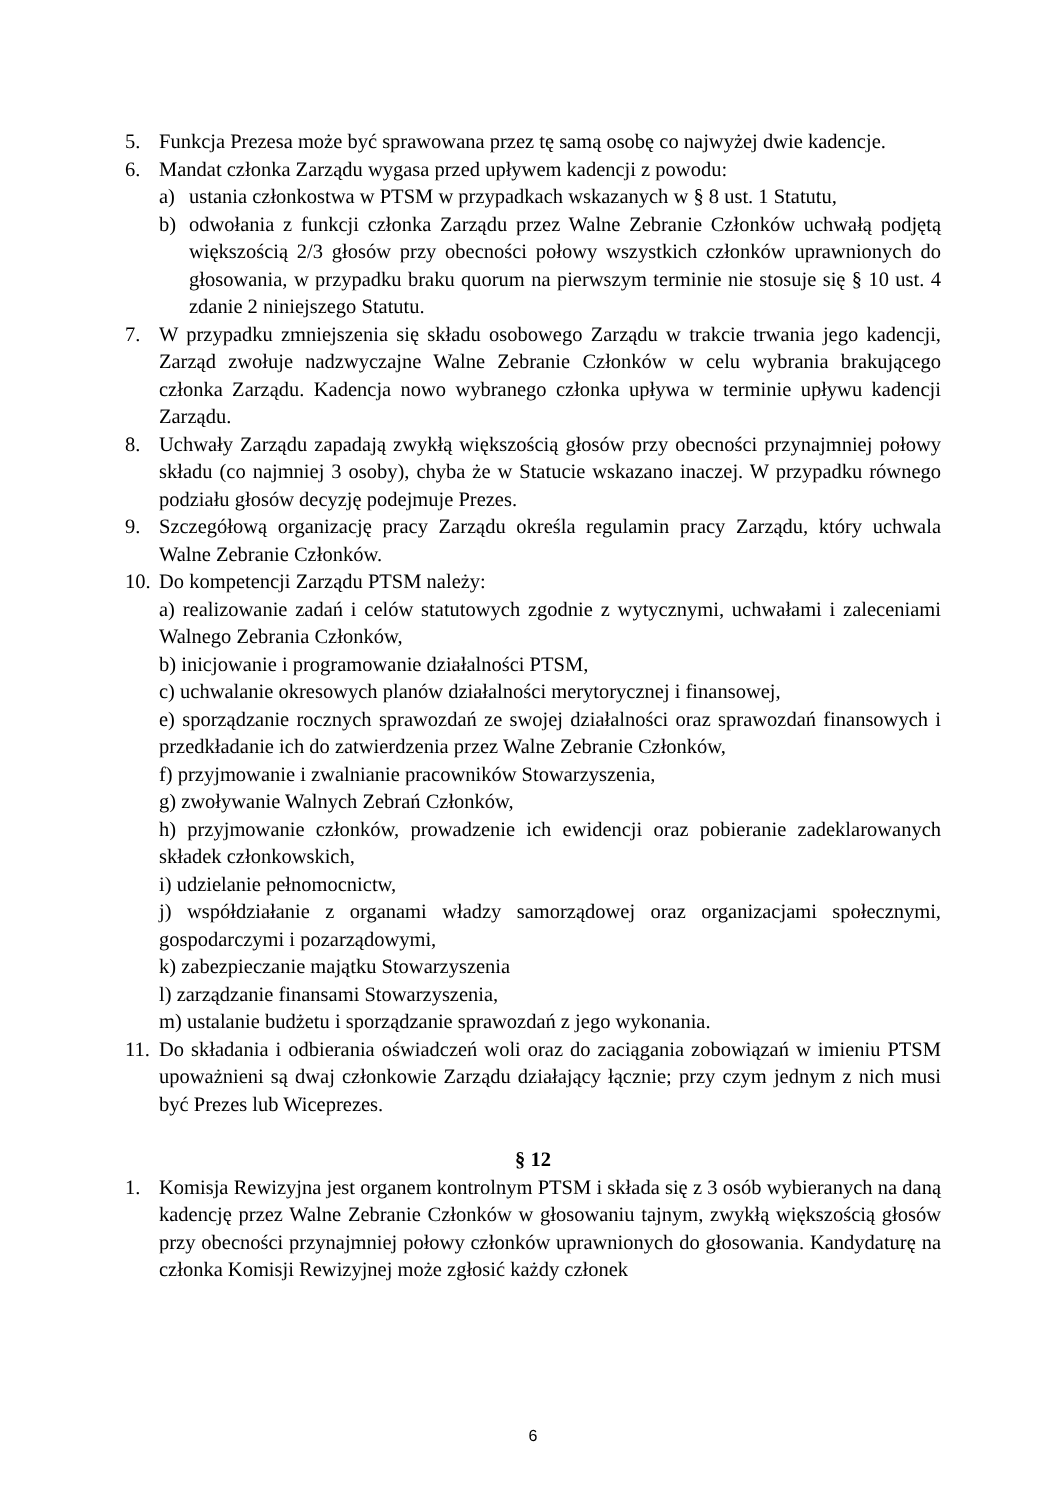5. Funkcja Prezesa może być sprawowana przez tę samą osobę co najwyżej dwie kadencje.
6. Mandat członka Zarządu wygasa przed upływem kadencji z powodu:
a) ustania członkostwa w PTSM w przypadkach wskazanych w § 8 ust. 1 Statutu,
b) odwołania z funkcji członka Zarządu przez Walne Zebranie Członków uchwałą podjętą większością 2/3 głosów przy obecności połowy wszystkich członków uprawnionych do głosowania, w przypadku braku quorum na pierwszym terminie nie stosuje się § 10 ust. 4 zdanie 2 niniejszego Statutu.
7. W przypadku zmniejszenia się składu osobowego Zarządu w trakcie trwania jego kadencji, Zarząd zwołuje nadzwyczajne Walne Zebranie Członków w celu wybrania brakującego członka Zarządu. Kadencja nowo wybranego członka upływa w terminie upływu kadencji Zarządu.
8. Uchwały Zarządu zapadają zwykłą większością głosów przy obecności przynajmniej połowy składu (co najmniej 3 osoby), chyba że w Statucie wskazano inaczej. W przypadku równego podziału głosów decyzję podejmuje Prezes.
9. Szczegółową organizację pracy Zarządu określa regulamin pracy Zarządu, który uchwala Walne Zebranie Członków.
10. Do kompetencji Zarządu PTSM należy:
a) realizowanie zadań i celów statutowych zgodnie z wytycznymi, uchwałami i zaleceniami Walnego Zebrania Członków,
b) inicjowanie i programowanie działalności PTSM,
c) uchwalanie okresowych planów działalności merytorycznej i finansowej,
e) sporządzanie rocznych sprawozdań ze swojej działalności oraz sprawozdań finansowych i przedkładanie ich do zatwierdzenia przez Walne Zebranie Członków,
f) przyjmowanie i zwalnianie pracowników Stowarzyszenia,
g) zwoływanie Walnych Zebrań Członków,
h) przyjmowanie członków, prowadzenie ich ewidencji oraz pobieranie zadeklarowanych składek członkowskich,
i) udzielanie pełnomocnictw,
j) współdziałanie z organami władzy samorządowej oraz organizacjami społecznymi, gospodarczymi i pozarządowymi,
k) zabezpieczanie majątku Stowarzyszenia
l) zarządzanie finansami Stowarzyszenia,
m) ustalanie budżetu i sporządzanie sprawozdań z jego wykonania.
11. Do składania i odbierania oświadczeń woli oraz do zaciągania zobowiązań w imieniu PTSM upoważnieni są dwaj członkowie Zarządu działający łącznie; przy czym jednym z nich musi być Prezes lub Wiceprezes.
§ 12
1. Komisja Rewizyjna jest organem kontrolnym PTSM i składa się z 3 osób wybieranych na daną kadencję przez Walne Zebranie Członków w głosowaniu tajnym, zwykłą większością głosów przy obecności przynajmniej połowy członków uprawnionych do głosowania. Kandydaturę na członka Komisji Rewizyjnej może zgłosić każdy członek
6